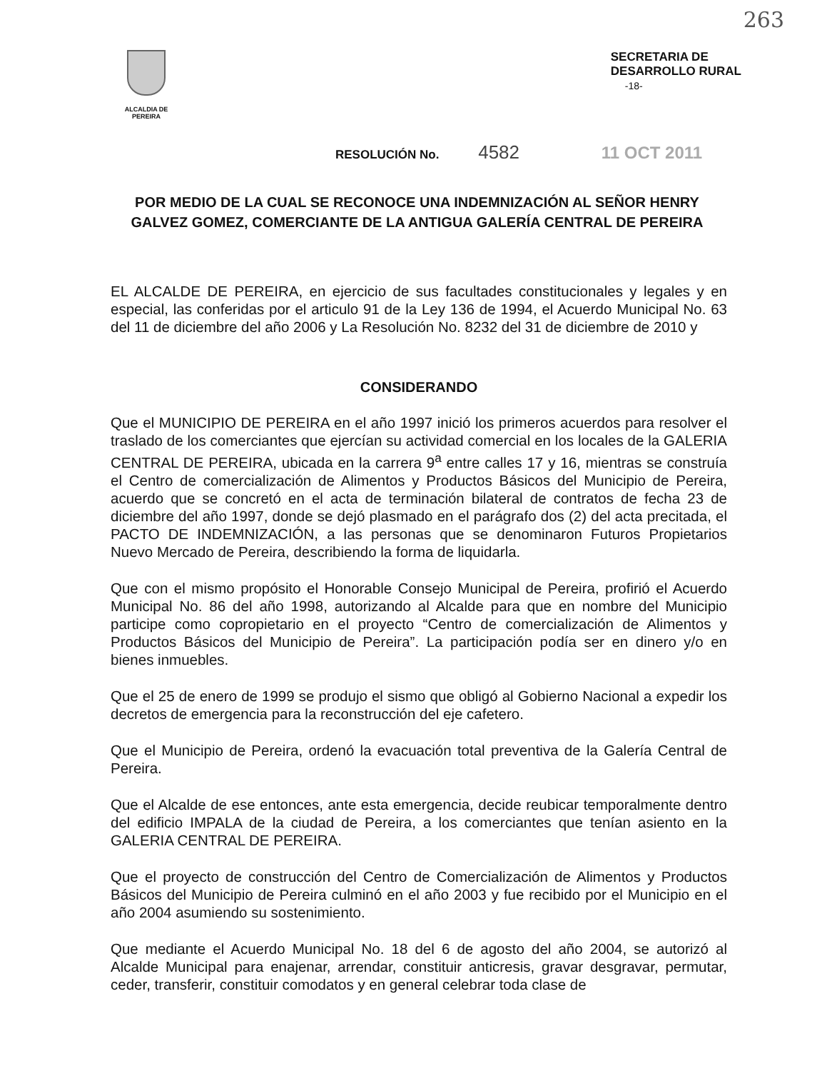263
ALCALDIA DE PEREIRA
SECRETARIA DE
DESARROLLO RURAL
-18-
RESOLUCIÓN No. 4582 11 OCT 2011
POR MEDIO DE LA CUAL SE RECONOCE UNA INDEMNIZACIÓN AL SEÑOR HENRY GALVEZ GOMEZ, COMERCIANTE DE LA ANTIGUA GALERÍA CENTRAL DE PEREIRA
EL ALCALDE DE PEREIRA, en ejercicio de sus facultades constitucionales y legales y en especial, las conferidas por el articulo 91 de la Ley 136 de 1994, el Acuerdo Municipal No. 63 del 11 de diciembre del año 2006 y La Resolución No. 8232 del 31 de diciembre de 2010 y
CONSIDERANDO
Que el MUNICIPIO DE PEREIRA en el año 1997 inició los primeros acuerdos para resolver el traslado de los comerciantes que ejercían su actividad comercial en los locales de la GALERIA CENTRAL DE PEREIRA, ubicada en la carrera 9<sup>a</sup> entre calles 17 y 16, mientras se construía el Centro de comercialización de Alimentos y Productos Básicos del Municipio de Pereira, acuerdo que se concretó en el acta de terminación bilateral de contratos de fecha 23 de diciembre del año 1997, donde se dejó plasmado en el parágrafo dos (2) del acta precitada, el PACTO DE INDEMNIZACIÓN, a las personas que se denominaron Futuros Propietarios Nuevo Mercado de Pereira, describiendo la forma de liquidarla.
Que con el mismo propósito el Honorable Consejo Municipal de Pereira, profirió el Acuerdo Municipal No. 86 del año 1998, autorizando al Alcalde para que en nombre del Municipio participe como copropietario en el proyecto “Centro de comercialización de Alimentos y Productos Básicos del Municipio de Pereira”. La participación podía ser en dinero y/o en bienes inmuebles.
Que el 25 de enero de 1999 se produjo el sismo que obligó al Gobierno Nacional a expedir los decretos de emergencia para la reconstrucción del eje cafetero.
Que el Municipio de Pereira, ordenó la evacuación total preventiva de la Galería Central de Pereira.
Que el Alcalde de ese entonces, ante esta emergencia, decide reubicar temporalmente dentro del edificio IMPALA de la ciudad de Pereira, a los comerciantes que tenían asiento en la GALERIA CENTRAL DE PEREIRA.
Que el proyecto de construcción del Centro de Comercialización de Alimentos y Productos Básicos del Municipio de Pereira culminó en el año 2003 y fue recibido por el Municipio en el año 2004 asumiendo su sostenimiento.
Que mediante el Acuerdo Municipal No. 18 del 6 de agosto del año 2004, se autorizó al Alcalde Municipal para enajenar, arrendar, constituir anticresis, gravar desgravar, permutar, ceder, transferir, constituir comodatos y en general celebrar toda clase de